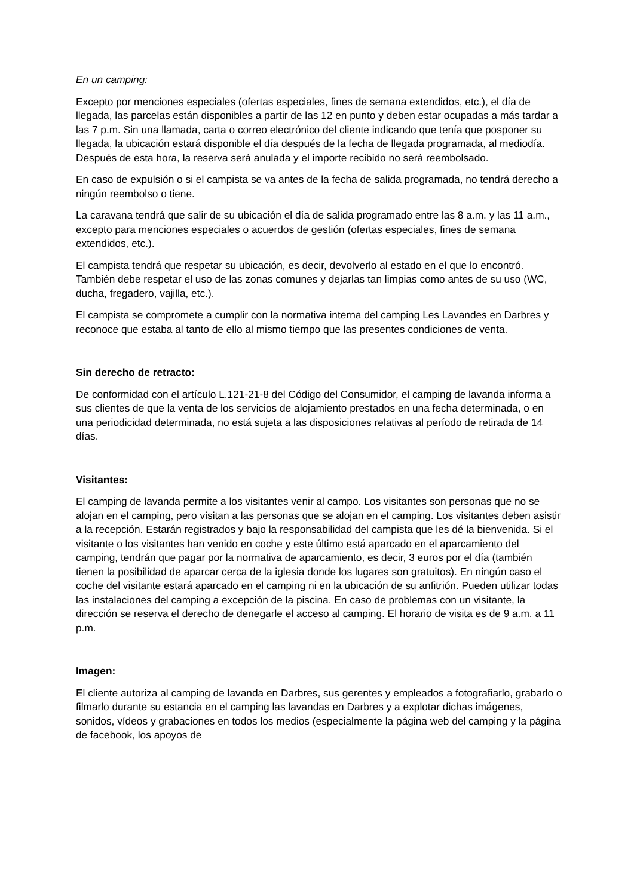En un camping:
Excepto por menciones especiales (ofertas especiales, fines de semana extendidos, etc.), el día de llegada, las parcelas están disponibles a partir de las 12 en punto y deben estar ocupadas a más tardar a las 7 p.m. Sin una llamada, carta o correo electrónico del cliente indicando que tenía que posponer su llegada, la ubicación estará disponible el día después de la fecha de llegada programada, al mediodía. Después de esta hora, la reserva será anulada y el importe recibido no será reembolsado.
En caso de expulsión o si el campista se va antes de la fecha de salida programada, no tendrá derecho a ningún reembolso o tiene.
La caravana tendrá que salir de su ubicación el día de salida programado entre las 8 a.m. y las 11 a.m., excepto para menciones especiales o acuerdos de gestión (ofertas especiales, fines de semana extendidos, etc.).
El campista tendrá que respetar su ubicación, es decir, devolverlo al estado en el que lo encontró. También debe respetar el uso de las zonas comunes y dejarlas tan limpias como antes de su uso (WC, ducha, fregadero, vajilla, etc.).
El campista se compromete a cumplir con la normativa interna del camping Les Lavandes en Darbres y reconoce que estaba al tanto de ello al mismo tiempo que las presentes condiciones de venta.
Sin derecho de retracto:
De conformidad con el artículo L.121-21-8 del Código del Consumidor, el camping de lavanda informa a sus clientes de que la venta de los servicios de alojamiento prestados en una fecha determinada, o en una periodicidad determinada, no está sujeta a las disposiciones relativas al período de retirada de 14 días.
Visitantes:
El camping de lavanda permite a los visitantes venir al campo. Los visitantes son personas que no se alojan en el camping, pero visitan a las personas que se alojan en el camping. Los visitantes deben asistir a la recepción. Estarán registrados y bajo la responsabilidad del campista que les dé la bienvenida. Si el visitante o los visitantes han venido en coche y este último está aparcado en el aparcamiento del camping, tendrán que pagar por la normativa de aparcamiento, es decir, 3 euros por el día (también tienen la posibilidad de aparcar cerca de la iglesia donde los lugares son gratuitos). En ningún caso el coche del visitante estará aparcado en el camping ni en la ubicación de su anfitrión. Pueden utilizar todas las instalaciones del camping a excepción de la piscina. En caso de problemas con un visitante, la dirección se reserva el derecho de denegarle el acceso al camping. El horario de visita es de 9 a.m. a 11 p.m.
Imagen:
El cliente autoriza al camping de lavanda en Darbres, sus gerentes y empleados a fotografiarlo, grabarlo o filmarlo durante su estancia en el camping las lavandas en Darbres y a explotar dichas imágenes, sonidos, vídeos y grabaciones en todos los medios (especialmente la página web del camping y la página de facebook, los apoyos de